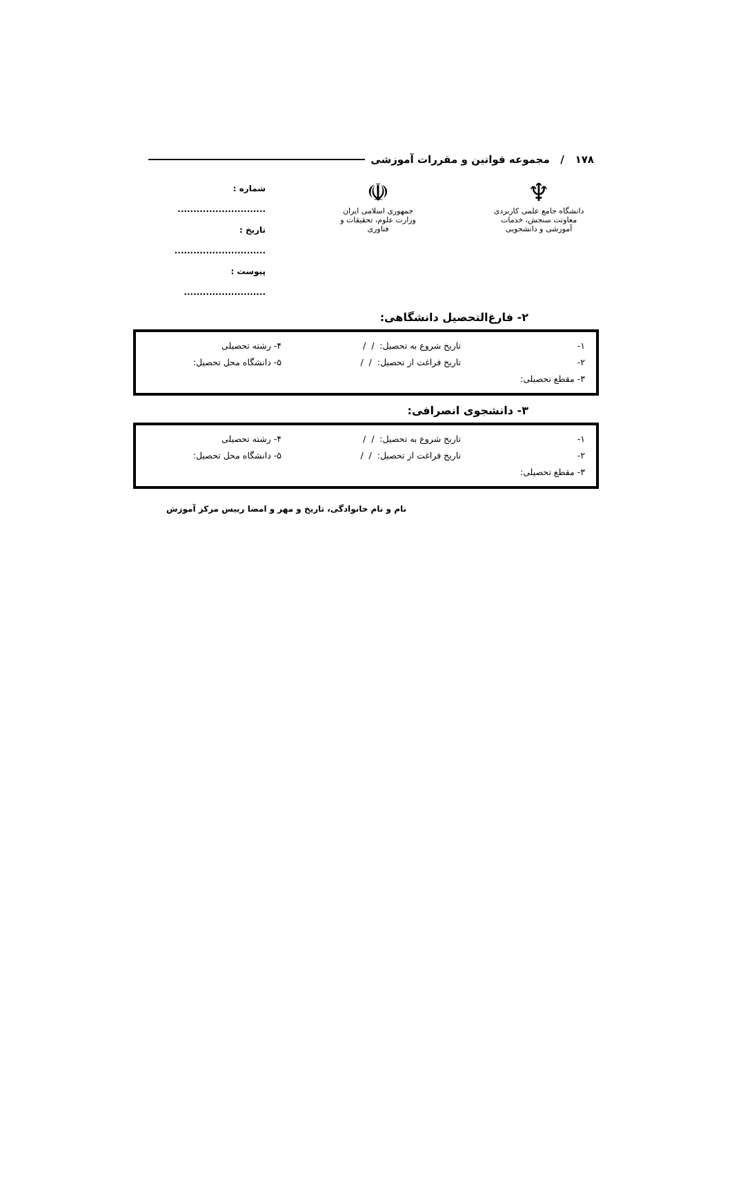۱۷۸ / مجموعه قوانین و مقررات آموزشی
♆
دانشگاه جامع علمی کاربردی
معاونت سنجش، خدمات آموزشی و دانشجویی
☫
جمهوری اسلامی ایران
وزارت علوم، تحقیقات و فناوری
شماره : ............................
تاریخ : .............................
پیوست : ..........................
۲- فارغ‌التحصیل دانشگاهی:
۱- تاریخ شروع به تحصیل: / / ۴- رشته تحصیلی
۲- تاریخ فراغت از تحصیل: / / ۵- دانشگاه محل تحصیل:
۳- مقطع تحصیلی:
۳- دانشجوی انصرافی:
۱- تاریخ شروع به تحصیل: / / ۴- رشته تحصیلی
۲- تاریخ فراغت از تحصیل: / / ۵- دانشگاه محل تحصیل:
۳- مقطع تحصیلی:
نام و نام خانوادگی، تاریخ و مهر و امضا رییس مرکز آموزش